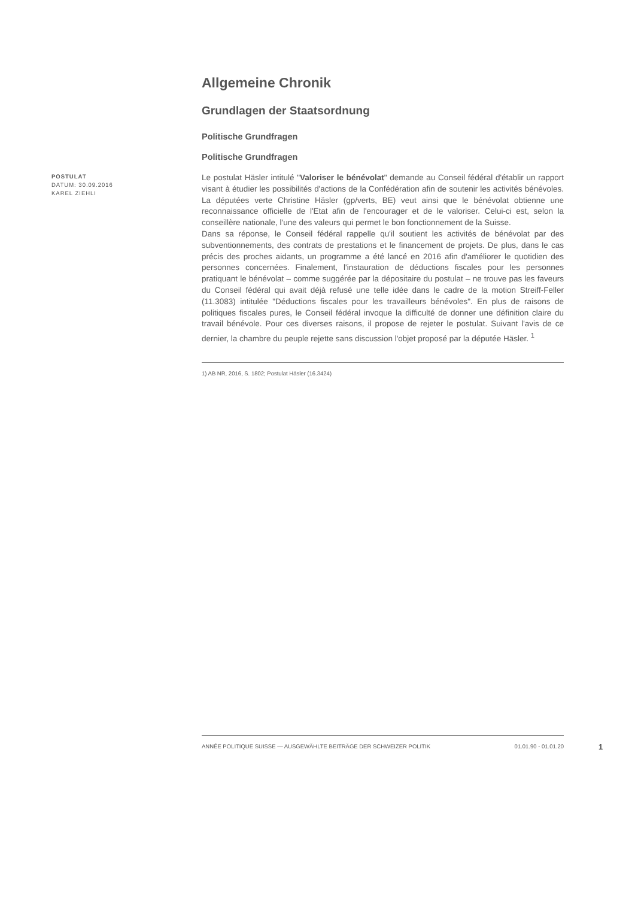Allgemeine Chronik
Grundlagen der Staatsordnung
Politische Grundfragen
Politische Grundfragen
POSTULAT
DATUM: 30.09.2016
KAREL ZIEHLI
Le postulat Häsler intitulé "Valoriser le bénévolat" demande au Conseil fédéral d'établir un rapport visant à étudier les possibilités d'actions de la Confédération afin de soutenir les activités bénévoles. La députées verte Christine Häsler (gp/verts, BE) veut ainsi que le bénévolat obtienne une reconnaissance officielle de l'Etat afin de l'encourager et de le valoriser. Celui-ci est, selon la conseillère nationale, l'une des valeurs qui permet le bon fonctionnement de la Suisse.
Dans sa réponse, le Conseil fédéral rappelle qu'il soutient les activités de bénévolat par des subventionnements, des contrats de prestations et le financement de projets. De plus, dans le cas précis des proches aidants, un programme a été lancé en 2016 afin d'améliorer le quotidien des personnes concernées. Finalement, l'instauration de déductions fiscales pour les personnes pratiquant le bénévolat – comme suggérée par la dépositaire du postulat – ne trouve pas les faveurs du Conseil fédéral qui avait déjà refusé une telle idée dans le cadre de la motion Streiff-Feller (11.3083) intitulée "Déductions fiscales pour les travailleurs bénévoles". En plus de raisons de politiques fiscales pures, le Conseil fédéral invoque la difficulté de donner une définition claire du travail bénévole. Pour ces diverses raisons, il propose de rejeter le postulat. Suivant l'avis de ce dernier, la chambre du peuple rejette sans discussion l'objet proposé par la députée Häsler. <sup>1</sup>
1) AB NR, 2016, S. 1802; Postulat Häsler (16.3424)
ANNÉE POLITIQUE SUISSE — AUSGEWÄHLTE BEITRÄGE DER SCHWEIZER POLITIK 01.01.90 - 01.01.20
1